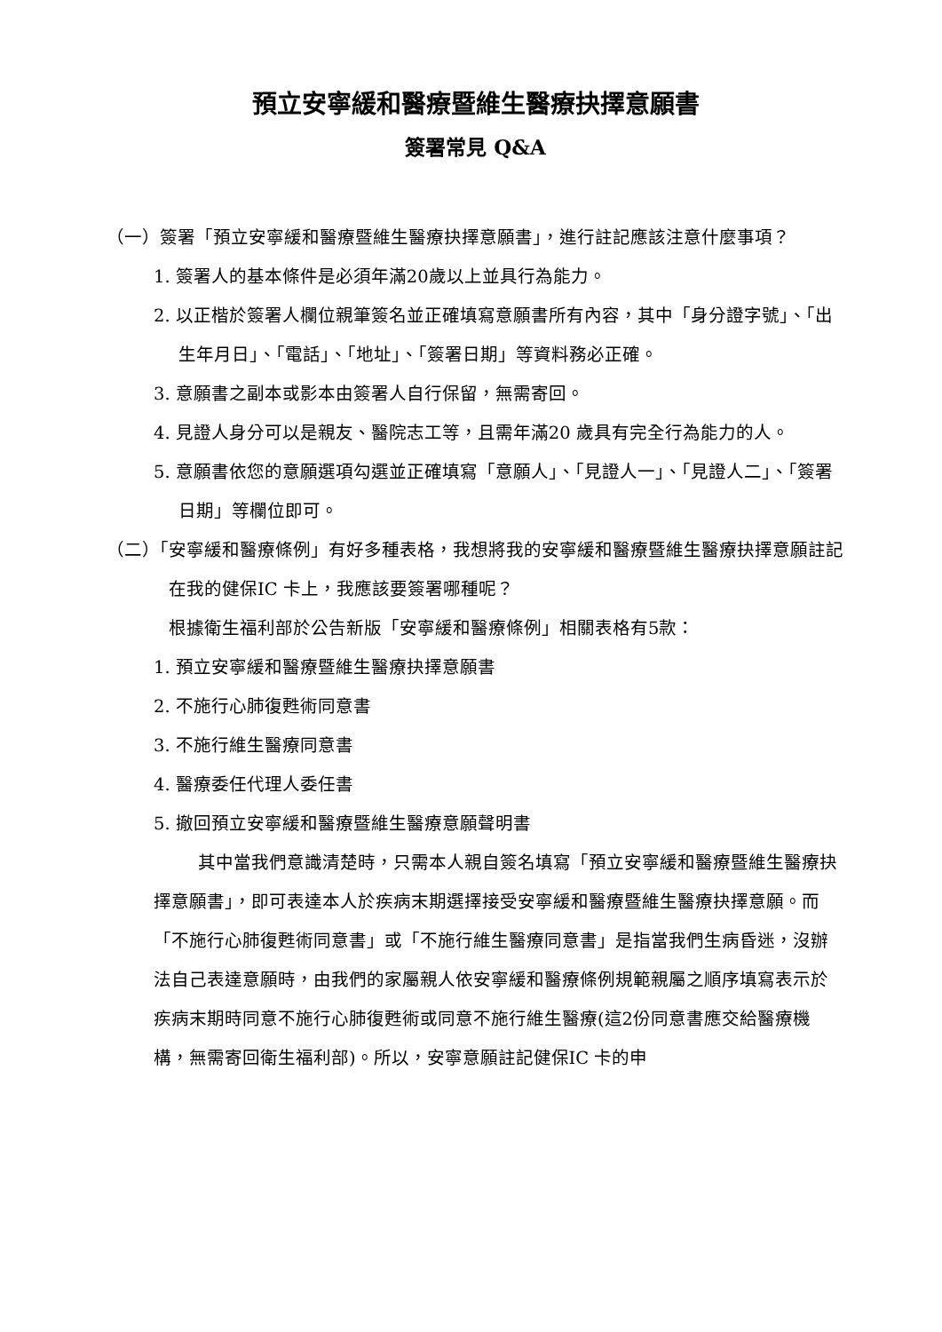預立安寧緩和醫療暨維生醫療抉擇意願書
簽署常見 Q&A
（一）簽署「預立安寧緩和醫療暨維生醫療抉擇意願書」，進行註記應該注意什麼事項？
1. 簽署人的基本條件是必須年滿20歲以上並具行為能力。
2. 以正楷於簽署人欄位親筆簽名並正確填寫意願書所有內容，其中「身分證字號」、「出生年月日」、「電話」、「地址」、「簽署日期」等資料務必正確。
3. 意願書之副本或影本由簽署人自行保留，無需寄回。
4. 見證人身分可以是親友、醫院志工等，且需年滿20 歲具有完全行為能力的人。
5. 意願書依您的意願選項勾選並正確填寫「意願人」、「見證人一」、「見證人二」、「簽署日期」等欄位即可。
（二）「安寧緩和醫療條例」有好多種表格，我想將我的安寧緩和醫療暨維生醫療抉擇意願註記在我的健保IC 卡上，我應該要簽署哪種呢？
根據衛生福利部於公告新版「安寧緩和醫療條例」相關表格有5款：
1. 預立安寧緩和醫療暨維生醫療抉擇意願書
2. 不施行心肺復甦術同意書
3. 不施行維生醫療同意書
4. 醫療委任代理人委任書
5. 撤回預立安寧緩和醫療暨維生醫療意願聲明書
其中當我們意識清楚時，只需本人親自簽名填寫「預立安寧緩和醫療暨維生醫療抉擇意願書」，即可表達本人於疾病末期選擇接受安寧緩和醫療暨維生醫療抉擇意願。而「不施行心肺復甦術同意書」或「不施行維生醫療同意書」是指當我們生病昏迷，沒辦法自己表達意願時，由我們的家屬親人依安寧緩和醫療條例規範親屬之順序填寫表示於疾病末期時同意不施行心肺復甦術或同意不施行維生醫療(這2份同意書應交給醫療機構，無需寄回衛生福利部)。所以，安寧意願註記健保IC 卡的申